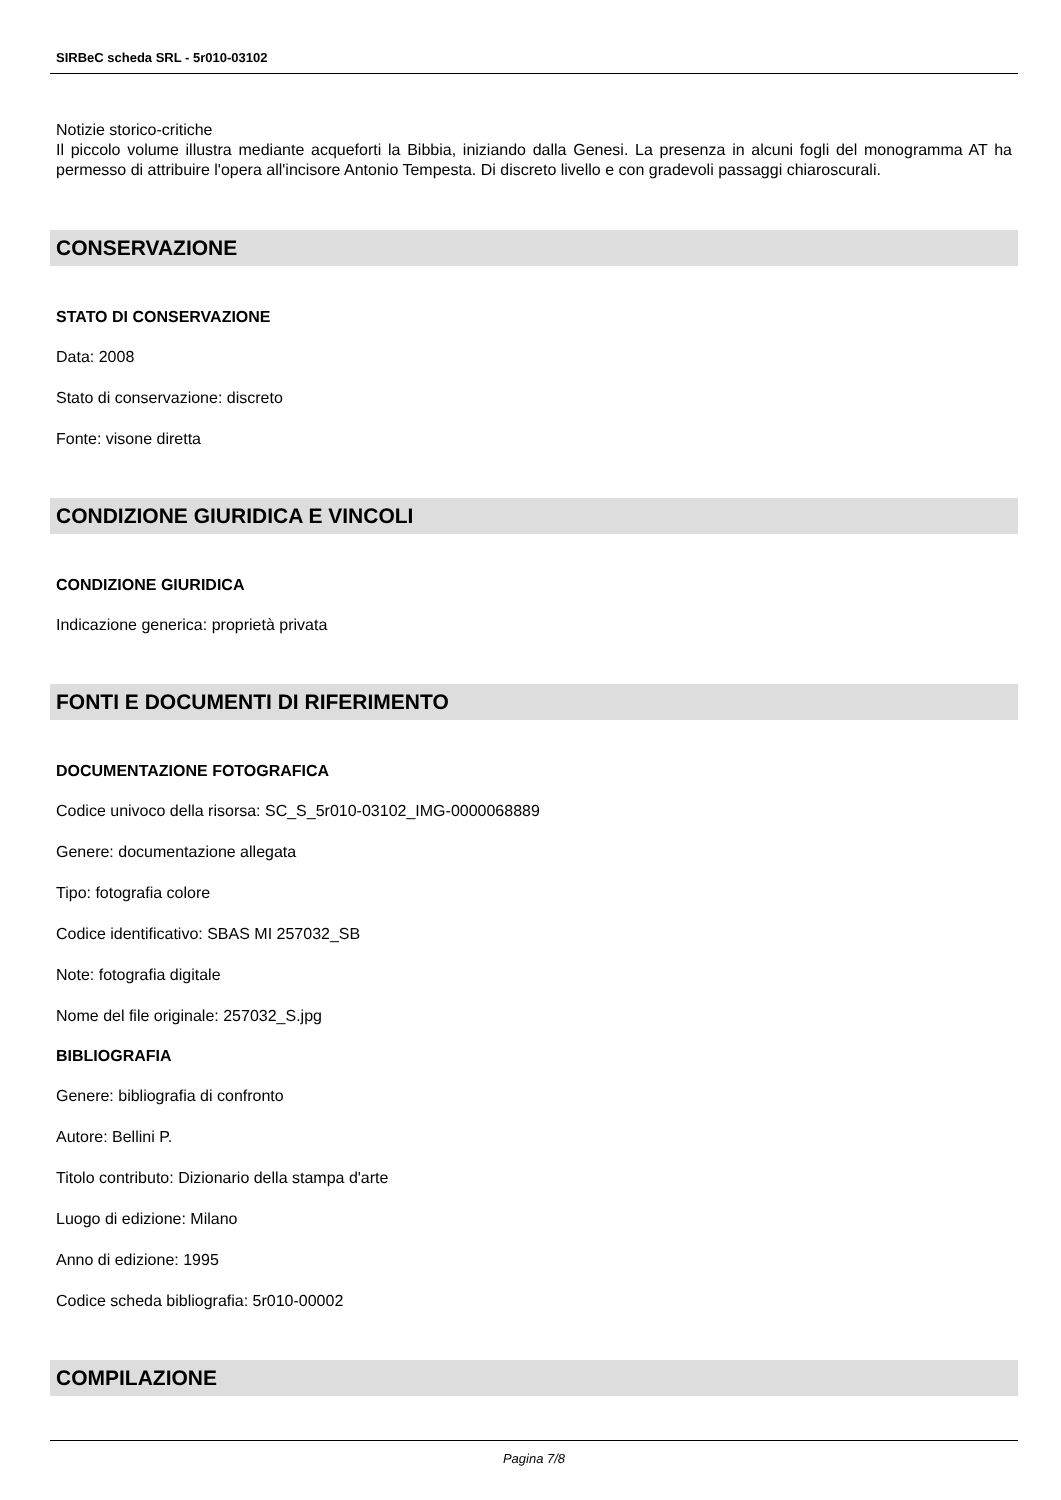SIRBeC scheda SRL - 5r010-03102
Notizie storico-critiche
Il piccolo volume illustra mediante acqueforti la Bibbia, iniziando dalla Genesi. La presenza in alcuni fogli del monogramma AT ha permesso di attribuire l'opera all'incisore Antonio Tempesta. Di discreto livello e con gradevoli passaggi chiaroscurali.
CONSERVAZIONE
STATO DI CONSERVAZIONE
Data: 2008
Stato di conservazione: discreto
Fonte: visone diretta
CONDIZIONE GIURIDICA E VINCOLI
CONDIZIONE GIURIDICA
Indicazione generica: proprietà privata
FONTI E DOCUMENTI DI RIFERIMENTO
DOCUMENTAZIONE FOTOGRAFICA
Codice univoco della risorsa: SC_S_5r010-03102_IMG-0000068889
Genere: documentazione allegata
Tipo: fotografia colore
Codice identificativo: SBAS MI 257032_SB
Note: fotografia digitale
Nome del file originale: 257032_S.jpg
BIBLIOGRAFIA
Genere: bibliografia di confronto
Autore: Bellini P.
Titolo contributo: Dizionario della stampa d'arte
Luogo di edizione: Milano
Anno di edizione: 1995
Codice scheda bibliografia: 5r010-00002
COMPILAZIONE
Pagina 7/8